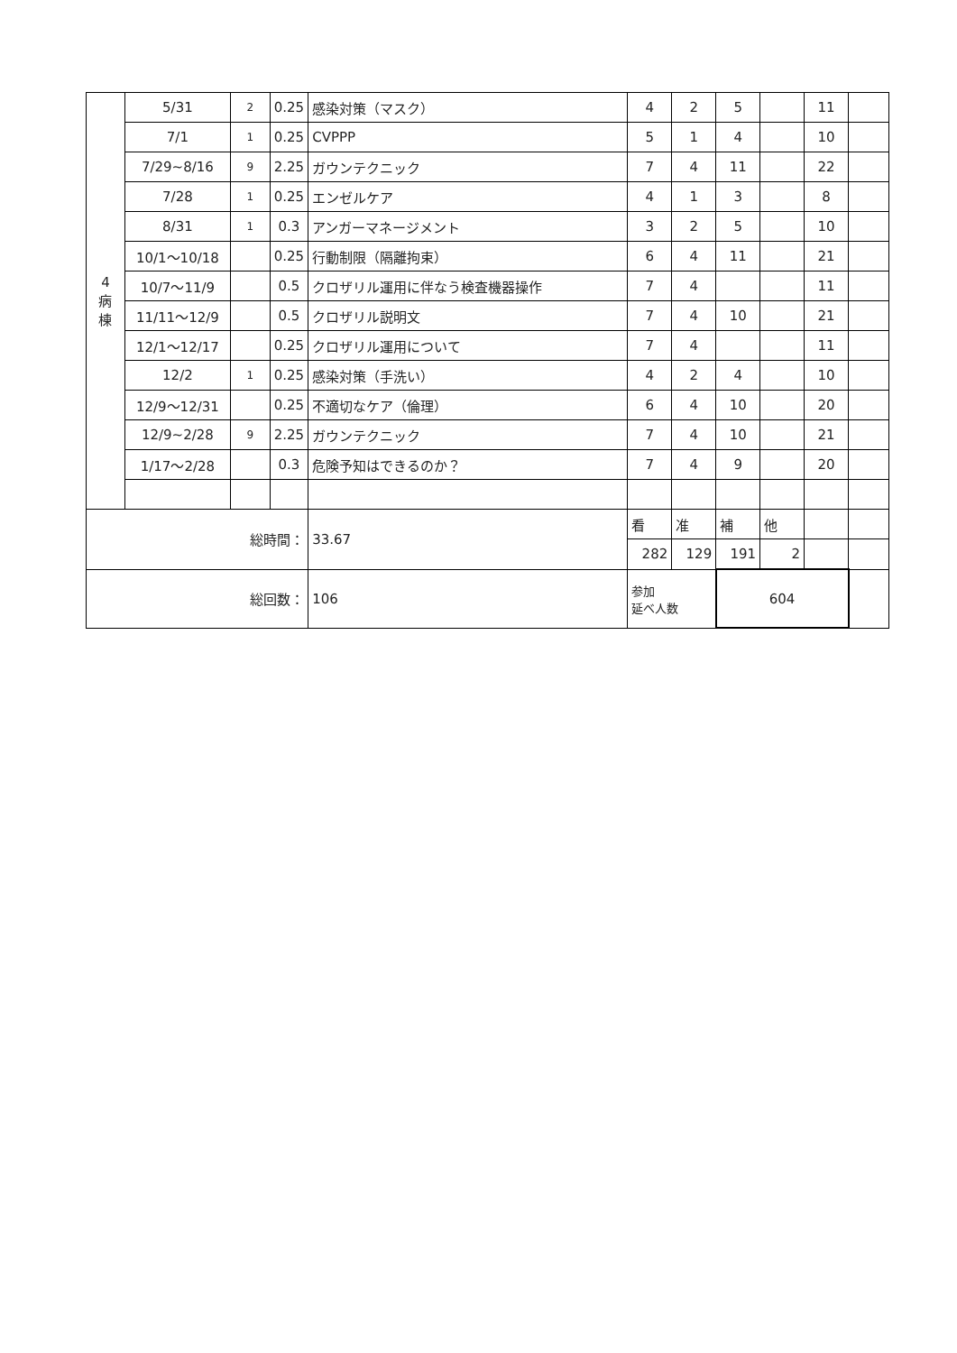| 4 病 棟 | 5/31 | 2 | 0.25 | 感染対策（マスク） | 4 | 2 | 5 | | 11 | |
| | 7/1 | 1 | 0.25 | CVPPP | 5 | 1 | 4 | | 10 | |
| | 7/29~8/16 | 9 | 2.25 | ガウンテクニック | 7 | 4 | 11 | | 22 | |
| | 7/28 | 1 | 0.25 | エンゼルケア | 4 | 1 | 3 | | 8 | |
| | 8/31 | 1 | 0.3 | アンガーマネージメント | 3 | 2 | 5 | | 10 | |
| | 10/1〜10/18 | | 0.25 | 行動制限（隔離拘束） | 6 | 4 | 11 | | 21 | |
| | 10/7〜11/9 | | 0.5 | クロザリル運用に伴なう検査機器操作 | 7 | 4 | | | 11 | |
| | 11/11〜12/9 | | 0.5 | クロザリル説明文 | 7 | 4 | 10 | | 21 | |
| | 12/1〜12/17 | | 0.25 | クロザリル運用について | 7 | 4 | | | 11 | |
| | 12/2 | 1 | 0.25 | 感染対策（手洗い） | 4 | 2 | 4 | | 10 | |
| | 12/9〜12/31 | | 0.25 | 不適切なケア（倫理） | 6 | 4 | 10 | | 20 | |
| | 12/9~2/28 | 9 | 2.25 | ガウンテクニック | 7 | 4 | 10 | | 21 | |
| | 1/17〜2/28 | | 0.3 | 危険予知はできるのか？ | 7 | 4 | 9 | | 20 | |
| 総時間： | | | | 33.67 | 看 | 准 | 補 | 他 | | |
| | | | | | 282 | 129 | 191 | 2 | | |
| 総回数： | | | | 106 | 参加 延べ人数 | | 604 | | | |